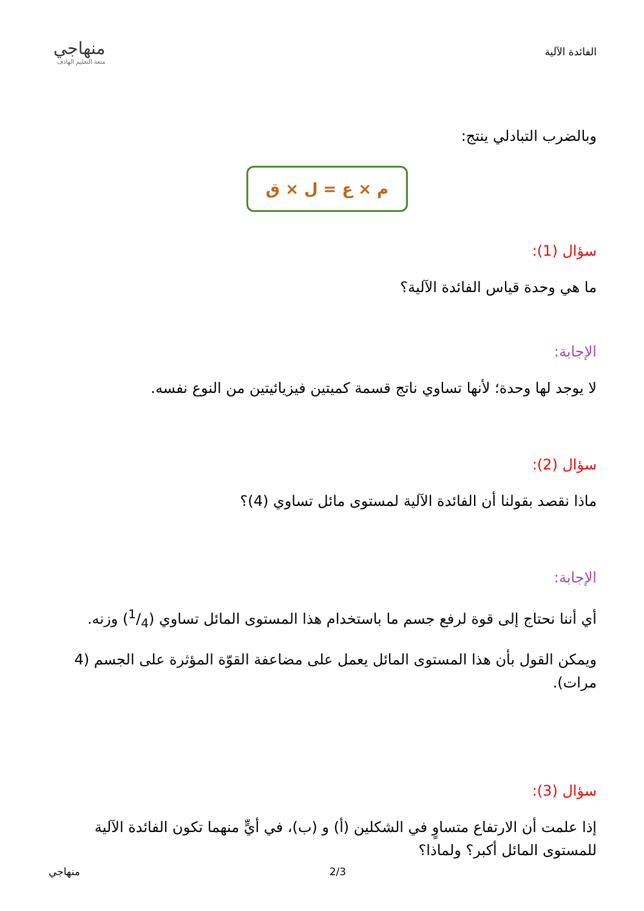الفائدة الآلية
منهاجي
متعة التعليم الهادف
وبالضرب التبادلي ينتج:
م × ع = ل × ق
سؤال (1):
ما هي وحدة قياس الفائدة الآلية؟
الإجابة:
لا يوجد لها وحدة؛ لأنها تساوي ناتج قسمة كميتين فيزيائيتين من النوع نفسه.
سؤال (2):
ماذا نقصد بقولنا أن الفائدة الآلية لمستوى مائل تساوي (4)؟
الإجابة:
أي أننا نحتاج إلى قوة لرفع جسم ما باستخدام هذا المستوى المائل تساوي (1/4) وزنه.
ويمكن القول بأن هذا المستوى المائل يعمل على مضاعفة القوّة المؤثرة على الجسم (4 مرات).
سؤال (3):
إذا علمت أن الارتفاع متساوٍ في الشكلين (أ) و (ب)، في أيٍّ منهما تكون الفائدة الآلية للمستوى المائل أكبر؟ ولماذا؟
منهاجي 2/3